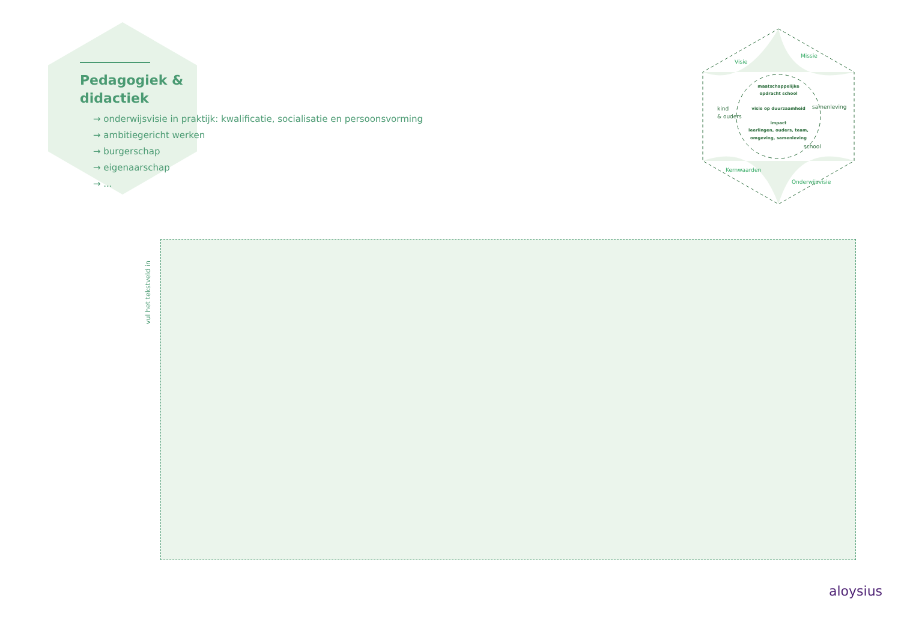Pedagogiek &
didactiek
→ onderwijsvisie in praktijk: kwalificatie, socialisatie en persoonsvorming
→ ambitiegericht werken
→ burgerschap
→ eigenaarschap
→ ...
Visie
Missie
Kernwaarden
Onderwijsvisie
maatschappelijke
opdracht school
visie op duurzaamheid
impact
leerlingen, ouders, team,
omgeving, samenleving
kind
& ouders
samenleving
school
vul het tekstveld in
aloysius